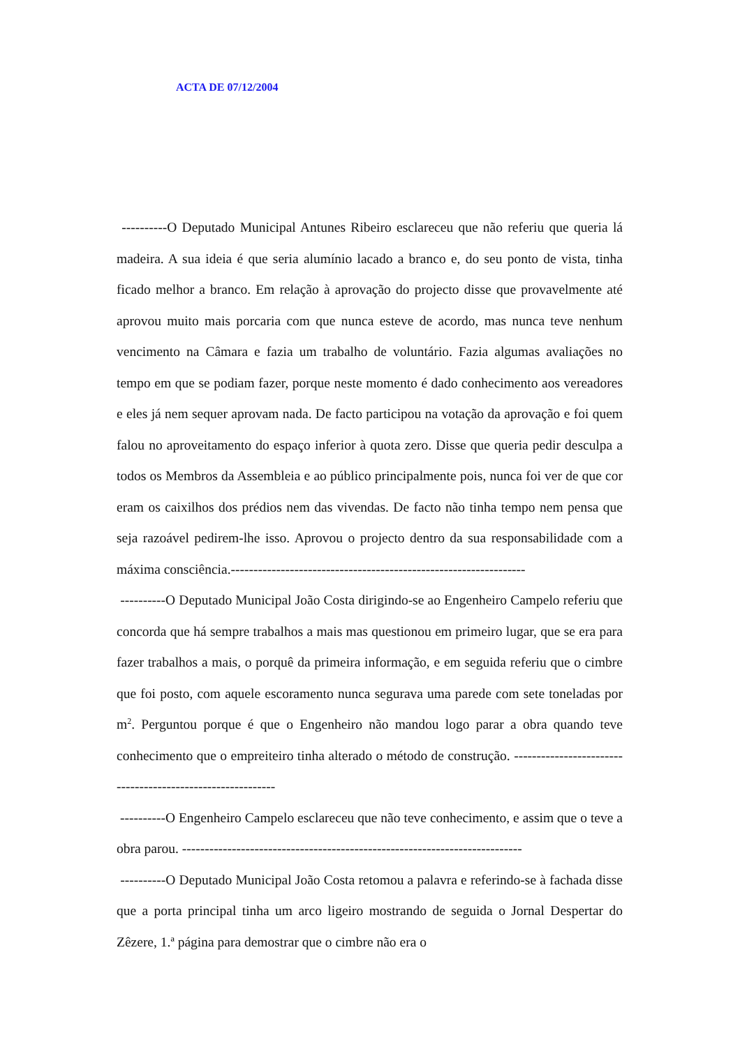ACTA DE 07/12/2004
----------O Deputado Municipal Antunes Ribeiro esclareceu que não referiu que queria lá madeira. A sua ideia é que seria alumínio lacado a branco e, do seu ponto de vista, tinha ficado melhor a branco. Em relação à aprovação do projecto disse que provavelmente até aprovou muito mais porcaria com que nunca esteve de acordo, mas nunca teve nenhum vencimento na Câmara e fazia um trabalho de voluntário. Fazia algumas avaliações no tempo em que se podiam fazer, porque neste momento é dado conhecimento aos vereadores e eles já nem sequer aprovam nada. De facto participou na votação da aprovação e foi quem falou no aproveitamento do espaço inferior à quota zero. Disse que queria pedir desculpa a todos os Membros da Assembleia e ao público principalmente pois, nunca foi ver de que cor eram os caixilhos dos prédios nem das vivendas. De facto não tinha tempo nem pensa que seja razoável pedirem-lhe isso. Aprovou o projecto dentro da sua responsabilidade com a máxima consciência.-----------------------------------------------------------------
----------O Deputado Municipal João Costa dirigindo-se ao Engenheiro Campelo referiu que concorda que há sempre trabalhos a mais mas questionou em primeiro lugar, que se era para fazer trabalhos a mais, o porquê da primeira informação, e em seguida referiu que o cimbre que foi posto, com aquele escoramento nunca segurava uma parede com sete toneladas por m<sup>2</sup>. Perguntou porque é que o Engenheiro não mandou logo parar a obra quando teve conhecimento que o empreiteiro tinha alterado o método de construção. -----------------------------------------------------------
----------O Engenheiro Campelo esclareceu que não teve conhecimento, e assim que o teve a obra parou. ---------------------------------------------------------------------------
----------O Deputado Municipal João Costa retomou a palavra e referindo-se à fachada disse que a porta principal tinha um arco ligeiro mostrando de seguida o Jornal Despertar do Zêzere, 1.ª página para demostrar que o cimbre não era o